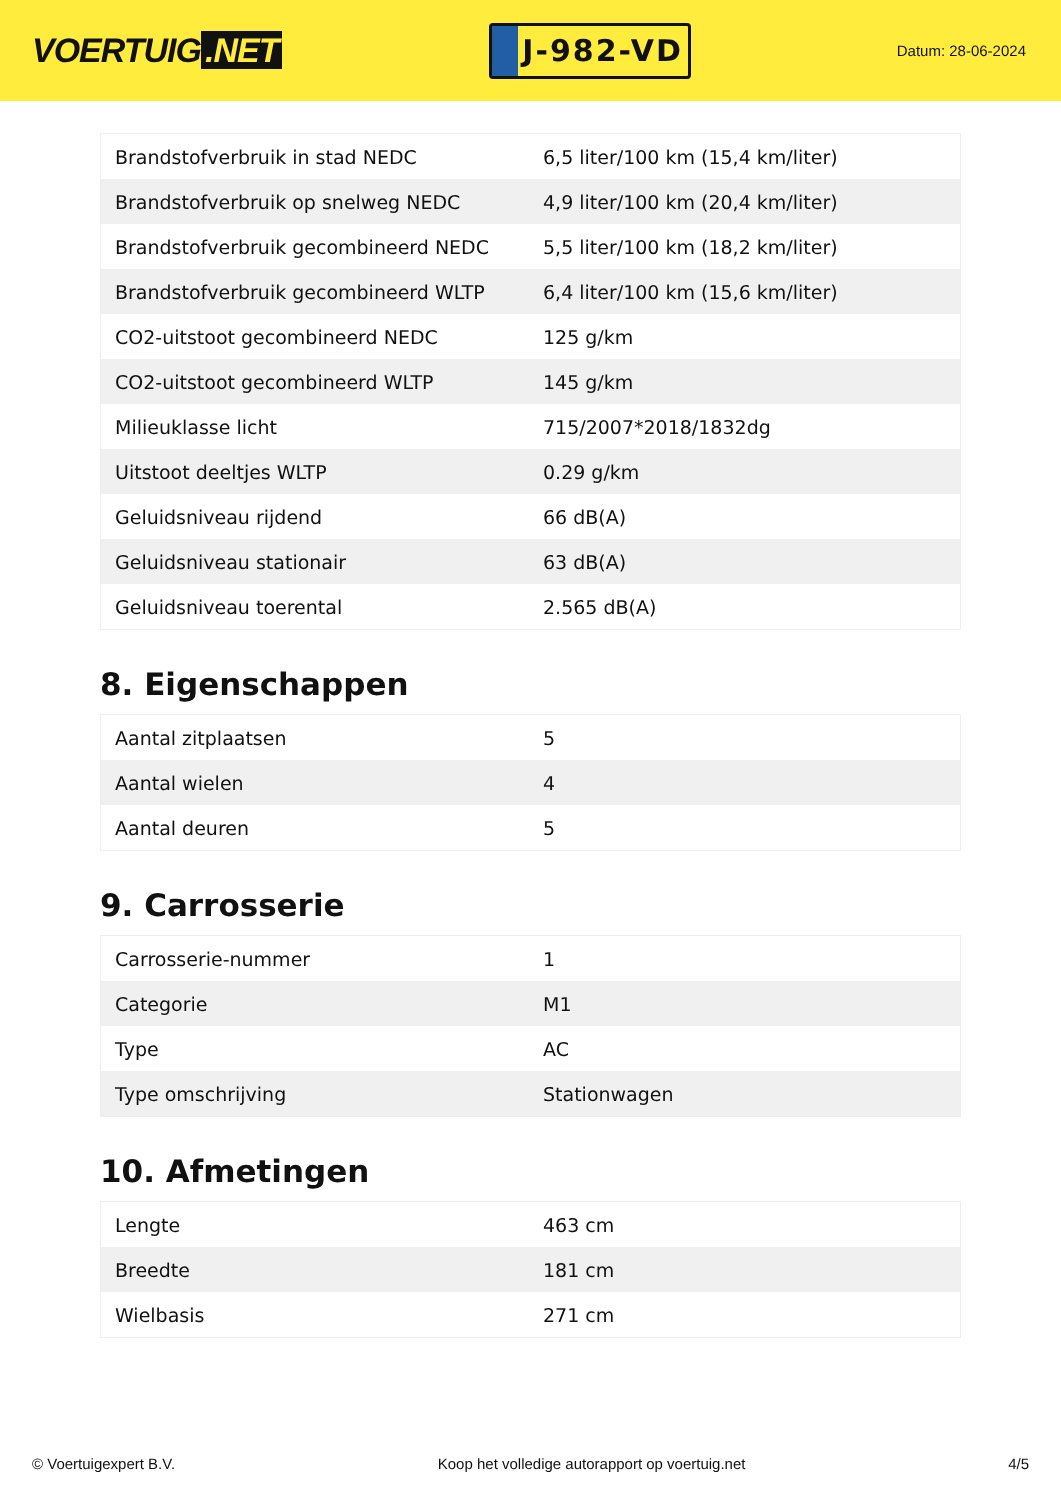VOERTUIG.NET
J-982-VD
Datum: 28-06-2024
| Brandstofverbruik in stad NEDC | 6,5 liter/100 km (15,4 km/liter) |
| Brandstofverbruik op snelweg NEDC | 4,9 liter/100 km (20,4 km/liter) |
| Brandstofverbruik gecombineerd NEDC | 5,5 liter/100 km (18,2 km/liter) |
| Brandstofverbruik gecombineerd WLTP | 6,4 liter/100 km (15,6 km/liter) |
| CO2-uitstoot gecombineerd NEDC | 125 g/km |
| CO2-uitstoot gecombineerd WLTP | 145 g/km |
| Milieuklasse licht | 715/2007*2018/1832dg |
| Uitstoot deeltjes WLTP | 0.29 g/km |
| Geluidsniveau rijdend | 66 dB(A) |
| Geluidsniveau stationair | 63 dB(A) |
| Geluidsniveau toerental | 2.565 dB(A) |
8. Eigenschappen
| Aantal zitplaatsen | 5 |
| Aantal wielen | 4 |
| Aantal deuren | 5 |
9. Carrosserie
| Carrosserie-nummer | 1 |
| Categorie | M1 |
| Type | AC |
| Type omschrijving | Stationwagen |
10. Afmetingen
| Lengte | 463 cm |
| Breedte | 181 cm |
| Wielbasis | 271 cm |
© Voertuigexpert B.V. Koop het volledige autorapport op voertuig.net 4/5